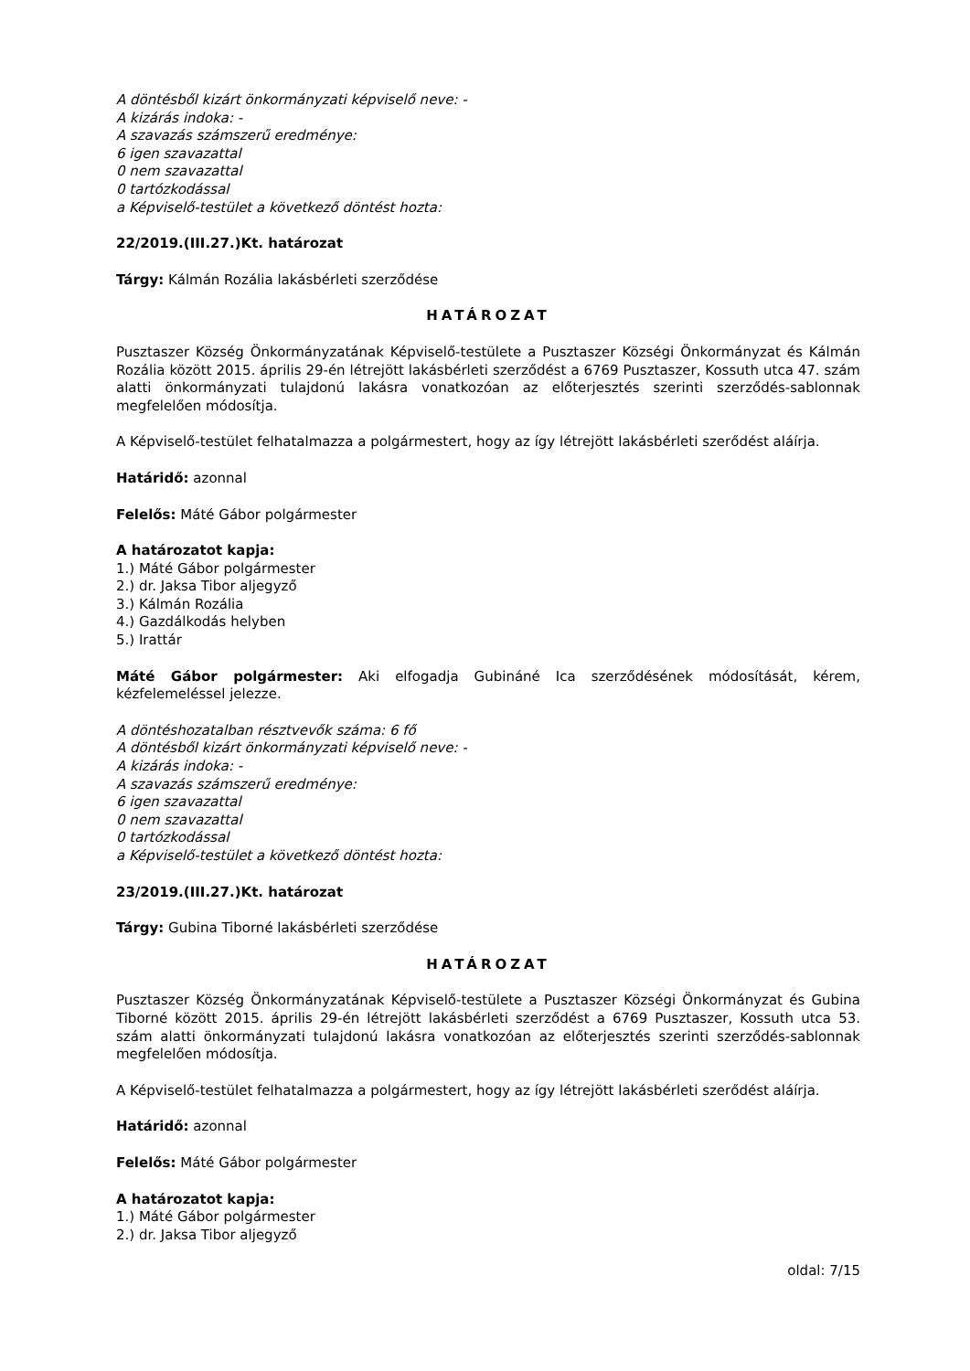A döntésből kizárt önkormányzati képviselő neve: -
A kizárás indoka: -
A szavazás számszerű eredménye:
6 igen szavazattal
0 nem szavazattal
0 tartózkodással
a Képviselő-testület a következő döntést hozta:
22/2019.(III.27.)Kt. határozat
Tárgy: Kálmán Rozália lakásbérleti szerződése
HATÁROZAT
Pusztaszer Község Önkormányzatának Képviselő-testülete a Pusztaszer Községi Önkormányzat és Kálmán Rozália között 2015. április 29-én létrejött lakásbérleti szerződést a 6769 Pusztaszer, Kossuth utca 47. szám alatti önkormányzati tulajdonú lakásra vonatkozóan az előterjesztés szerinti szerződés-sablonnak megfelelően módosítja.
A Képviselő-testület felhatalmazza a polgármestert, hogy az így létrejött lakásbérleti szerődést aláírja.
Határidő: azonnal
Felelős: Máté Gábor polgármester
A határozatot kapja:
1.) Máté Gábor polgármester
2.) dr. Jaksa Tibor aljegyző
3.) Kálmán Rozália
4.) Gazdálkodás helyben
5.) Irattár
Máté Gábor polgármester: Aki elfogadja Gubináné Ica szerződésének módosítását, kérem, kézfelemeléssel jelezze.
A döntéshozatalban résztvevők száma: 6 fő
A döntésből kizárt önkormányzati képviselő neve: -
A kizárás indoka: -
A szavazás számszerű eredménye:
6 igen szavazattal
0 nem szavazattal
0 tartózkodással
a Képviselő-testület a következő döntést hozta:
23/2019.(III.27.)Kt. határozat
Tárgy: Gubina Tiborné lakásbérleti szerződése
HATÁROZAT
Pusztaszer Község Önkormányzatának Képviselő-testülete a Pusztaszer Községi Önkormányzat és Gubina Tiborné között 2015. április 29-én létrejött lakásbérleti szerződést a 6769 Pusztaszer, Kossuth utca 53. szám alatti önkormányzati tulajdonú lakásra vonatkozóan az előterjesztés szerinti szerződés-sablonnak megfelelően módosítja.
A Képviselő-testület felhatalmazza a polgármestert, hogy az így létrejött lakásbérleti szerődést aláírja.
Határidő: azonnal
Felelős: Máté Gábor polgármester
A határozatot kapja:
1.) Máté Gábor polgármester
2.) dr. Jaksa Tibor aljegyző
oldal: 7/15